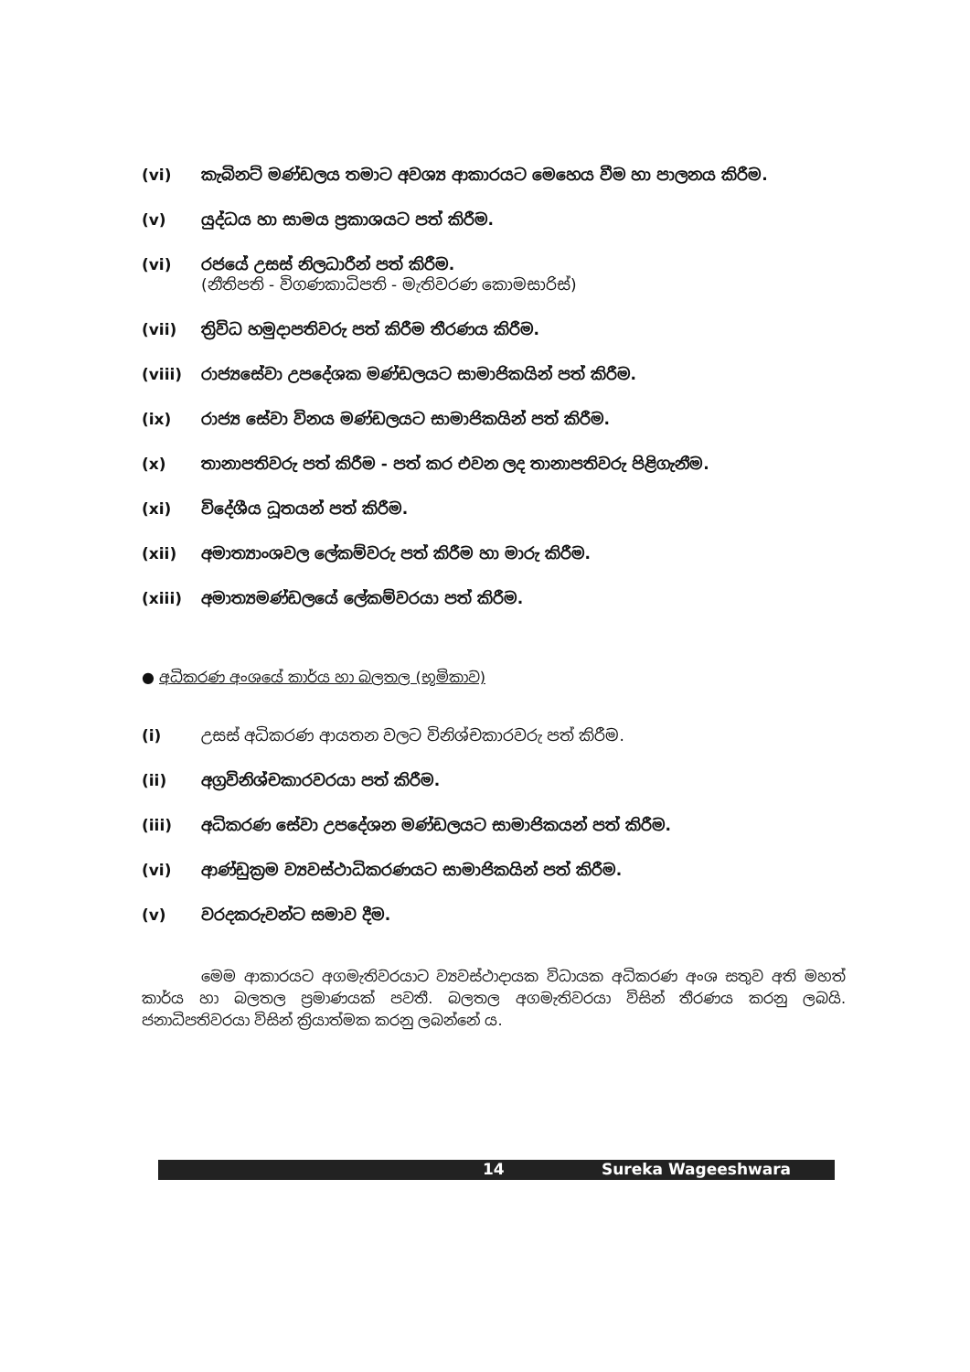(vi) කැබිනට් මණ්ඩලය තමාට අවශ්‍ය ආකාරයට මෙහෙය වීම හා පාලනය කිරීම.
(v) යුද්ධය හා සාමය ප්‍රකාශයට පත් කිරීම.
(vi) රජයේ උසස් නිලධාරීන් පත් කිරීම.
(නීතිපති - විගණකාධිපති - මැතිවරණ කොමසාරිස්)
(vii) ත්‍රිවිධ හමුදාපතිවරු පත් කිරීම තීරණය කිරීම.
(viii) රාජ්‍යසේවා උපදේශක මණ්ඩලයට සාමාජිකයින් පත් කිරීම.
(ix) රාජ්‍ය සේවා විනය මණ්ඩලයට සාමාජිකයින් පත් කිරීම.
(x) තානාපතිවරු පත් කිරීම - පත් කර එවන ලද තානාපතිවරු පිළිගැනීම.
(xi) විදේශීය ධූතයන් පත් කිරීම.
(xii) අමාත්‍යාංශවල ලේකම්වරු පත් කිරීම හා මාරු කිරීම.
(xiii) අමාත්‍යමණ්ඩලයේ ලේකම්වරයා පත් කිරීම.
● අධිකරණ අංශයේ කාර්ය හා බලතල (භූමිකාව)
(i) උසස් අධිකරණ ආයතන වලට විනිශ්චකාරවරු පත් කිරීම.
(ii) අග්‍රවිනිශ්චකාරවරයා පත් කිරීම.
(iii) අධිකරණ සේවා උපදේශන මණ්ඩලයට සාමාජිකයන් පත් කිරීම.
(vi) ආණ්ඩුක්‍රම ව්‍යවස්ථාධිකරණයට සාමාජිකයින් පත් කිරීම.
(v) වරදකරුවන්ට සමාව දීම.
මෙම ආකාරයට අගමැතිවරයාට ව්‍යවස්ථාදායක විධායක අධිකරණ අංශ සතුව අති මහත් කාර්ය හා බලතල ප්‍රමාණයක් පවතී. බලතල අගමැතිවරයා විසින් තීරණය කරනු ලබයි. ජනාධිපතිවරයා විසින් ක්‍රියාත්මක කරනු ලබන්නේ ය.
14 Sureka Wageeshwara